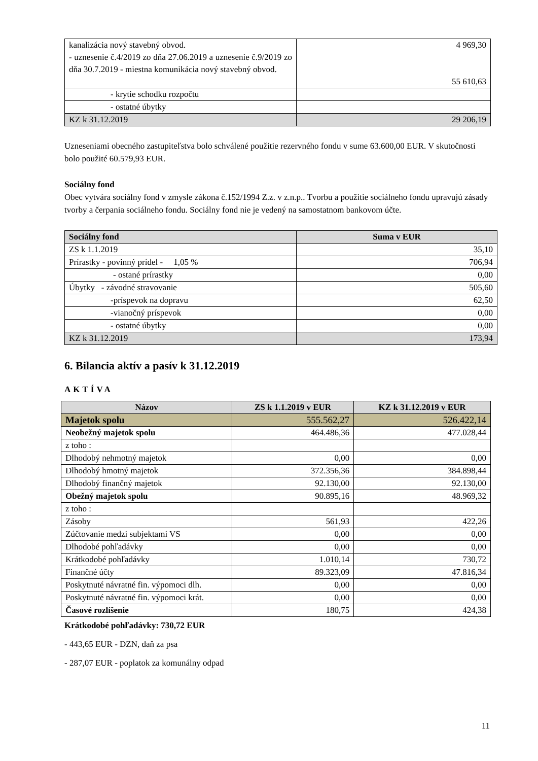| kanalizácia nový stavebný obvod. - uznesenie č.4/2019 zo dňa 27.06.2019 a uznesenie č.9/2019 zo dňa 30.7.2019 - miestna komunikácia nový stavebný obvod. | 4 969,30 55 610,63 |
| - krytie schodku rozpočtu | |
| - ostatné úbytky | |
| KZ k 31.12.2019 | 29 206,19 |
Uzneseniami obecného zastupiteľstva bolo schválené použitie rezervného fondu v sume 63.600,00 EUR. V skutočnosti bolo použité 60.579,93 EUR.
Sociálny fond
Obec vytvára sociálny fond v zmysle zákona č.152/1994 Z.z. v z.n.p.. Tvorbu a použitie sociálneho fondu upravujú zásady tvorby a čerpania sociálneho fondu. Sociálny fond nie je vedený na samostatnom bankovom účte.
| Sociálny fond | Suma v EUR |
| ZS k 1.1.2019 | 35,10 |
| Prírastky - povinný prídel - 1,05 % | 706,94 |
| - ostané prírastky | 0,00 |
| Úbytky - závodné stravovanie | 505,60 |
| -príspevok na dopravu | 62,50 |
| -vianočný príspevok | 0,00 |
| - ostatné úbytky | 0,00 |
| KZ k 31.12.2019 | 173,94 |
6. Bilancia aktív a pasív k 31.12.2019
AKTÍVA
| Názov | ZS k 1.1.2019 v EUR | KZ k 31.12.2019 v EUR |
| Majetok spolu | 555.562,27 | 526.422,14 |
| Neobežný majetok spolu | 464.486,36 | 477.028,44 |
| z toho : | | |
| Dlhodobý nehmotný majetok | 0,00 | 0,00 |
| Dlhodobý hmotný majetok | 372.356,36 | 384.898,44 |
| Dlhodobý finančný majetok | 92.130,00 | 92.130,00 |
| Obežný majetok spolu | 90.895,16 | 48.969,32 |
| z toho : | | |
| Zásoby | 561,93 | 422,26 |
| Zúčtovanie medzi subjektami VS | 0,00 | 0,00 |
| Dlhodobé pohľadávky | 0,00 | 0,00 |
| Krátkodobé pohľadávky | 1.010,14 | 730,72 |
| Finančné účty | 89.323,09 | 47.816,34 |
| Poskytnuté návratné fin. výpomoci dlh. | 0,00 | 0,00 |
| Poskytnuté návratné fin. výpomoci krát. | 0,00 | 0,00 |
| Časové rozlíšenie | 180,75 | 424,38 |
Krátkodobé pohľadávky: 730,72 EUR
- 443,65 EUR - DZN, daň za psa
- 287,07 EUR - poplatok za komunálny odpad
11